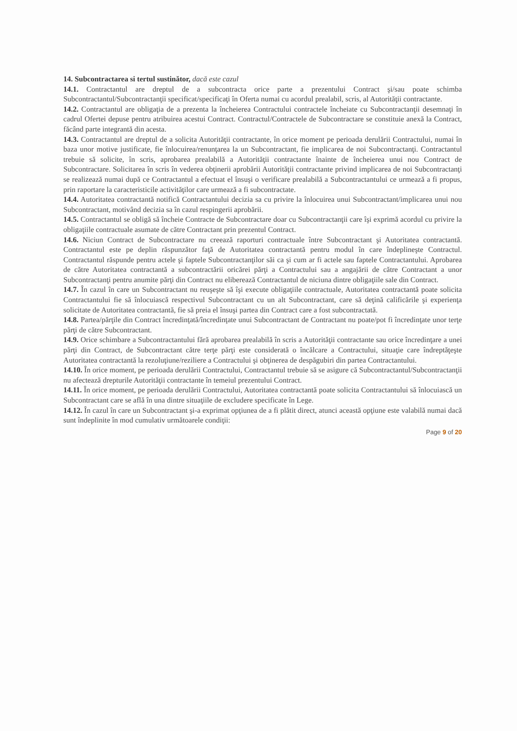14. Subcontractarea si tertul sustinător, dacă este cazul
14.1. Contractantul are dreptul de a subcontracta orice parte a prezentului Contract şi/sau poate schimba Subcontractantul/Subcontractanţii specificat/specificaţi în Oferta numai cu acordul prealabil, scris, al Autorităţii contractante.
14.2. Contractantul are obligaţia de a prezenta la încheierea Contractului contractele încheiate cu Subcontractanţii desemnaţi în cadrul Ofertei depuse pentru atribuirea acestui Contract. Contractul/Contractele de Subcontractare se constituie anexă la Contract, făcând parte integrantă din acesta.
14.3. Contractantul are dreptul de a solicita Autorităţii contractante, în orice moment pe perioada derulării Contractului, numai în baza unor motive justificate, fie înlocuirea/renunţarea la un Subcontractant, fie implicarea de noi Subcontractanţi. Contractantul trebuie să solicite, în scris, aprobarea prealabilă a Autorităţii contractante înainte de încheierea unui nou Contract de Subcontractare. Solicitarea în scris în vederea obţinerii aprobării Autorităţii contractante privind implicarea de noi Subcontractanţi se realizează numai după ce Contractantul a efectuat el însuşi o verificare prealabilă a Subcontractantului ce urmează a fi propus, prin raportare la caracteristicile activităţilor care urmează a fi subcontractate.
14.4. Autoritatea contractantă notifică Contractantului decizia sa cu privire la înlocuirea unui Subcontractant/implicarea unui nou Subcontractant, motivând decizia sa în cazul respingerii aprobării.
14.5. Contractantul se obligă să încheie Contracte de Subcontractare doar cu Subcontractanţii care îşi exprimă acordul cu privire la obligaţiile contractuale asumate de către Contractant prin prezentul Contract.
14.6. Niciun Contract de Subcontractare nu creează raporturi contractuale între Subcontractant şi Autoritatea contractantă. Contractantul este pe deplin răspunzător faţă de Autoritatea contractantă pentru modul în care îndeplineşte Contractul. Contractantul răspunde pentru actele şi faptele Subcontractanţilor săi ca şi cum ar fi actele sau faptele Contractantului. Aprobarea de către Autoritatea contractantă a subcontractării oricărei părţi a Contractului sau a angajării de către Contractant a unor Subcontractanţi pentru anumite părţi din Contract nu eliberează Contractantul de niciuna dintre obligaţiile sale din Contract.
14.7. În cazul în care un Subcontractant nu reuşeşte să îşi execute obligaţiile contractuale, Autoritatea contractantă poate solicita Contractantului fie să înlocuiască respectivul Subcontractant cu un alt Subcontractant, care să deţină calificările şi experienţa solicitate de Autoritatea contractantă, fie să preia el însuşi partea din Contract care a fost subcontractată.
14.8. Partea/părţile din Contract încredinţată/încredinţate unui Subcontractant de Contractant nu poate/pot fi încredinţate unor terţe părţi de către Subcontractant.
14.9. Orice schimbare a Subcontractantului fără aprobarea prealabilă în scris a Autorităţii contractante sau orice încredinţare a unei părţi din Contract, de Subcontractant către terţe părţi este considerată o încălcare a Contractului, situaţie care îndreptăţeşte Autoritatea contractantă la rezoluţiune/reziliere a Contractului şi obţinerea de despăgubiri din partea Contractantului.
14.10. În orice moment, pe perioada derulării Contractului, Contractantul trebuie să se asigure că Subcontractantul/Subcontractanţii nu afectează drepturile Autorităţii contractante în temeiul prezentului Contract.
14.11. În orice moment, pe perioada derulării Contractului, Autoritatea contractantă poate solicita Contractantului să înlocuiască un Subcontractant care se află în una dintre situaţiile de excludere specificate în Lege.
14.12. În cazul în care un Subcontractant şi-a exprimat opţiunea de a fi plătit direct, atunci această opţiune este valabilă numai dacă sunt îndeplinite în mod cumulativ următoarele condiţii:
Page 9 of 20